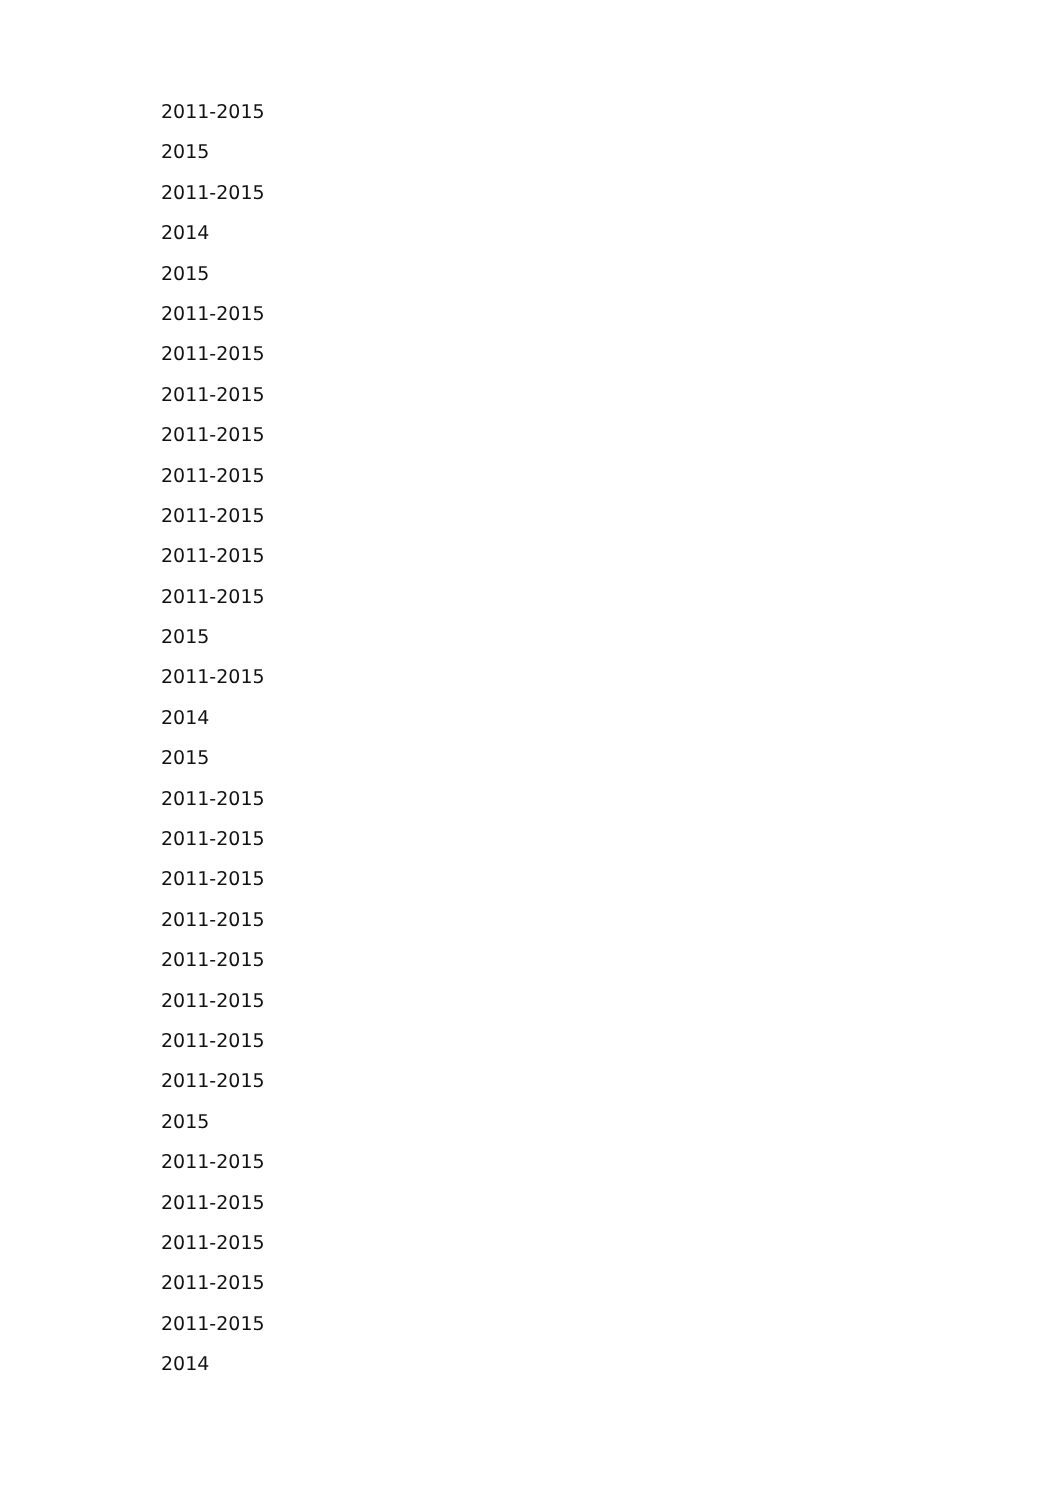2011-2015
2015
2011-2015
2014
2015
2011-2015
2011-2015
2011-2015
2011-2015
2011-2015
2011-2015
2011-2015
2011-2015
2015
2011-2015
2014
2015
2011-2015
2011-2015
2011-2015
2011-2015
2011-2015
2011-2015
2011-2015
2011-2015
2015
2011-2015
2011-2015
2011-2015
2011-2015
2011-2015
2014